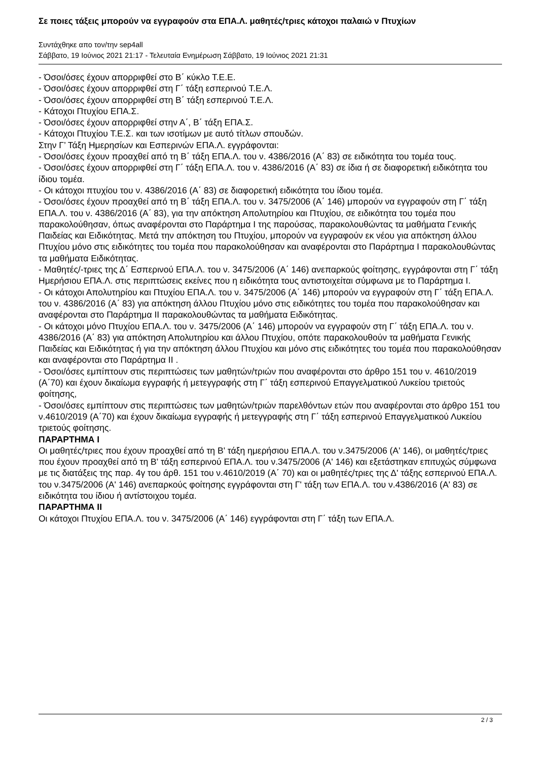Σε ποιες τάξεις μπορούν να εγγραφούν στα ΕΠΑ.Λ. μαθητές/τριες κάτοχοι παλαιώ ν Πτυχίων
Συντάχθηκε απο τον/την sep4all
Σάββατο, 19 Ιούνιος 2021 21:17 - Τελευταία Ενημέρωση Σάββατο, 19 Ιούνιος 2021 21:31
- Όσοι/όσες έχουν απορριφθεί στο Β΄ κύκλο Τ.Ε.Ε.
- Όσοι/όσες έχουν απορριφθεί στη Γ΄ τάξη εσπερινού Τ.Ε.Λ.
- Όσοι/όσες έχουν απορριφθεί στη Β΄ τάξη εσπερινού Τ.Ε.Λ.
- Κάτοχοι Πτυχίου ΕΠΑ.Σ.
- Όσοι/όσες έχουν απορριφθεί στην Α΄, Β΄ τάξη ΕΠΑ.Σ.
- Κάτοχοι Πτυχίου Τ.Ε.Σ. και των ισοτίμων με αυτό τίτλων σπουδών.
Στην Γ’ Τάξη Ημερησίων και Εσπερινών ΕΠΑ.Λ. εγγράφονται:
- Όσοι/όσες έχουν προαχθεί από τη Β΄ τάξη ΕΠΑ.Λ. του ν. 4386/2016 (Α΄ 83) σε ειδικότητα του τομέα τους.
- Όσοι/όσες έχουν απορριφθεί στη Γ΄ τάξη ΕΠΑ.Λ. του ν. 4386/2016 (Α΄ 83) σε ίδια ή σε διαφορετική ειδικότητα του ίδιου τομέα.
- Οι κάτοχοι πτυχίου του ν. 4386/2016 (Α΄ 83) σε διαφορετική ειδικότητα του ίδιου τομέα.
- Όσοι/όσες έχουν προαχθεί από τη Β΄ τάξη ΕΠΑ.Λ. του ν. 3475/2006 (Α΄ 146) μπορούν να εγγραφούν στη Γ΄ τάξη ΕΠΑ.Λ. του ν. 4386/2016 (Α΄ 83), για την απόκτηση Απολυτηρίου και Πτυχίου, σε ειδικότητα του τομέα που παρακολούθησαν, όπως αναφέρονται στο Παράρτημα Ι της παρούσας, παρακολουθώντας τα μαθήματα Γενικής Παιδείας και Ειδικότητας. Μετά την απόκτηση του Πτυχίου, μπορούν να εγγραφούν εκ νέου για απόκτηση άλλου Πτυχίου μόνο στις ειδικότητες του τομέα που παρακολούθησαν και αναφέρονται στο Παράρτημα Ι παρακολουθώντας τα μαθήματα Ειδικότητας.
- Μαθητές/-τριες της Δ΄ Εσπερινού ΕΠΑ.Λ. του ν. 3475/2006 (Α΄ 146) ανεπαρκούς φοίτησης, εγγράφονται στη Γ΄ τάξη Ημερήσιου ΕΠΑ.Λ. στις περιπτώσεις εκείνες που η ειδικότητα τους αντιστοιχείται σύμφωνα με το Παράρτημα Ι.
- Οι κάτοχοι Απολυτηρίου και Πτυχίου ΕΠΑ.Λ. του ν. 3475/2006 (Α΄ 146) μπορούν να εγγραφούν στη Γ΄ τάξη ΕΠΑ.Λ. του ν. 4386/2016 (Α΄ 83) για απόκτηση άλλου Πτυχίου μόνο στις ειδικότητες του τομέα που παρακολούθησαν και αναφέρονται στο Παράρτημα ΙΙ παρακολουθώντας τα μαθήματα Ειδικότητας.
- Οι κάτοχοι μόνο Πτυχίου ΕΠΑ.Λ. του ν. 3475/2006 (Α΄ 146) μπορούν να εγγραφούν στη Γ΄ τάξη ΕΠΑ.Λ. του ν. 4386/2016 (Α΄ 83) για απόκτηση Απολυτηρίου και άλλου Πτυχίου, οπότε παρακολουθούν τα μαθήματα Γενικής Παιδείας και Ειδικότητας ή για την απόκτηση άλλου Πτυχίου και μόνο στις ειδικότητες του τομέα που παρακολούθησαν και αναφέρονται στο Παράρτημα ΙΙ .
- Όσοι/όσες εμπίπτουν στις περιπτώσεις των μαθητών/τριών που αναφέρονται στο άρθρο 151 του ν. 4610/2019 (Α΄70) και έχουν δικαίωμα εγγραφής ή μετεγγραφής στη Γ΄ τάξη εσπερινού Επαγγελματικού Λυκείου τριετούς φοίτησης,
- Όσοι/όσες εμπίπτουν στις περιπτώσεις των μαθητών/τριών παρελθόντων ετών που αναφέρονται στο άρθρο 151 του ν.4610/2019 (Α΄70) και έχουν δικαίωμα εγγραφής ή μετεγγραφής στη Γ΄ τάξη εσπερινού Επαγγελματικού Λυκείου τριετούς φοίτησης.
ΠΑΡΑΡΤΗΜΑ Ι
Οι μαθητές/τριες που έχουν προαχθεί από τη Β' τάξη ημερήσιου ΕΠΑ.Λ. του ν.3475/2006 (Α' 146), οι μαθητές/τριες που έχουν προαχθεί από τη Β' τάξη εσπερινού ΕΠΑ.Λ. του ν.3475/2006 (Α' 146) και εξετάστηκαν επιτυχώς σύμφωνα με τις διατάξεις της παρ. 4γ του άρθ. 151 του ν.4610/2019 (Α΄ 70) και οι μαθητές/τριες της Δ' τάξης εσπερινού ΕΠΑ.Λ. του ν.3475/2006 (Α' 146) ανεπαρκούς φοίτησης εγγράφονται στη Γ' τάξη των ΕΠΑ.Λ. του ν.4386/2016 (Α' 83) σε ειδικότητα του ίδιου ή αντίστοιχου τομέα.
ΠΑΡΑΡΤΗΜΑ ΙΙ
Οι κάτοχοι Πτυχίου ΕΠΑ.Λ. του ν. 3475/2006 (Α΄ 146) εγγράφονται στη Γ΄ τάξη των ΕΠΑ.Λ.
2 / 3